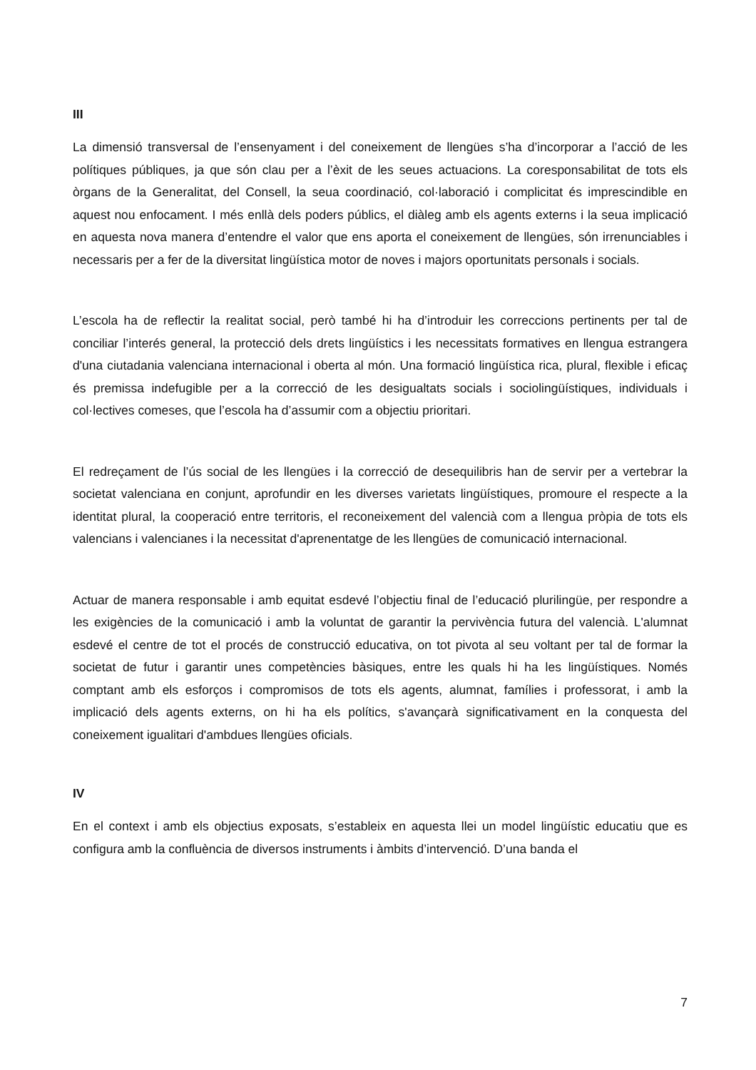III
La dimensió transversal de l’ensenyament i del coneixement de llengües s’ha d’incorporar a l’acció de les polítiques públiques, ja que són clau per a l’èxit de les seues actuacions. La coresponsabilitat de tots els òrgans de la Generalitat, del Consell, la seua coordinació, col·laboració i complicitat és imprescindible en aquest nou enfocament. I més enllà dels poders públics, el diàleg amb els agents externs i la seua implicació en aquesta nova manera d’entendre el valor que ens aporta el coneixement de llengües, són irrenunciables i necessaris per a fer de la diversitat lingüística motor de noves i majors oportunitats personals i socials.
L’escola ha de reflectir la realitat social, però també hi ha d’introduir les correccions pertinents per tal de conciliar l’interés general, la protecció dels drets lingüístics i les necessitats formatives en llengua estrangera d'una ciutadania valenciana internacional i oberta al món. Una formació lingüística rica, plural, flexible i eficaç és premissa indefugible per a la correcció de les desigualtats socials i sociolingüístiques, individuals i col·lectives comeses, que l’escola ha d’assumir com a objectiu prioritari.
El redreçament de l’ús social de les llengües i la correcció de desequilibris han de servir per a vertebrar la societat valenciana en conjunt, aprofundir en les diverses varietats lingüístiques, promoure el respecte a la identitat plural, la cooperació entre territoris, el reconeixement del valencià com a llengua pròpia de tots els valencians i valencianes i la necessitat d'aprenentatge de les llengües de comunicació internacional.
Actuar de manera responsable i amb equitat esdevé l’objectiu final de l’educació plurilingüe, per respondre a les exigències de la comunicació i amb la voluntat de garantir la pervivència futura del valencià. L'alumnat esdevé el centre de tot el procés de construcció educativa, on tot pivota al seu voltant per tal de formar la societat de futur i garantir unes competències bàsiques, entre les quals hi ha les lingüístiques. Només comptant amb els esforços i compromisos de tots els agents, alumnat, famílies i professorat, i amb la implicació dels agents externs, on hi ha els polítics, s'avançarà significativament en la conquesta del coneixement igualitari d'ambdues llengües oficials.
IV
En el context i amb els objectius exposats, s’estableix en aquesta llei un model lingüístic educatiu que es configura amb la confluència de diversos instruments i àmbits d’intervenció. D’una banda el
7